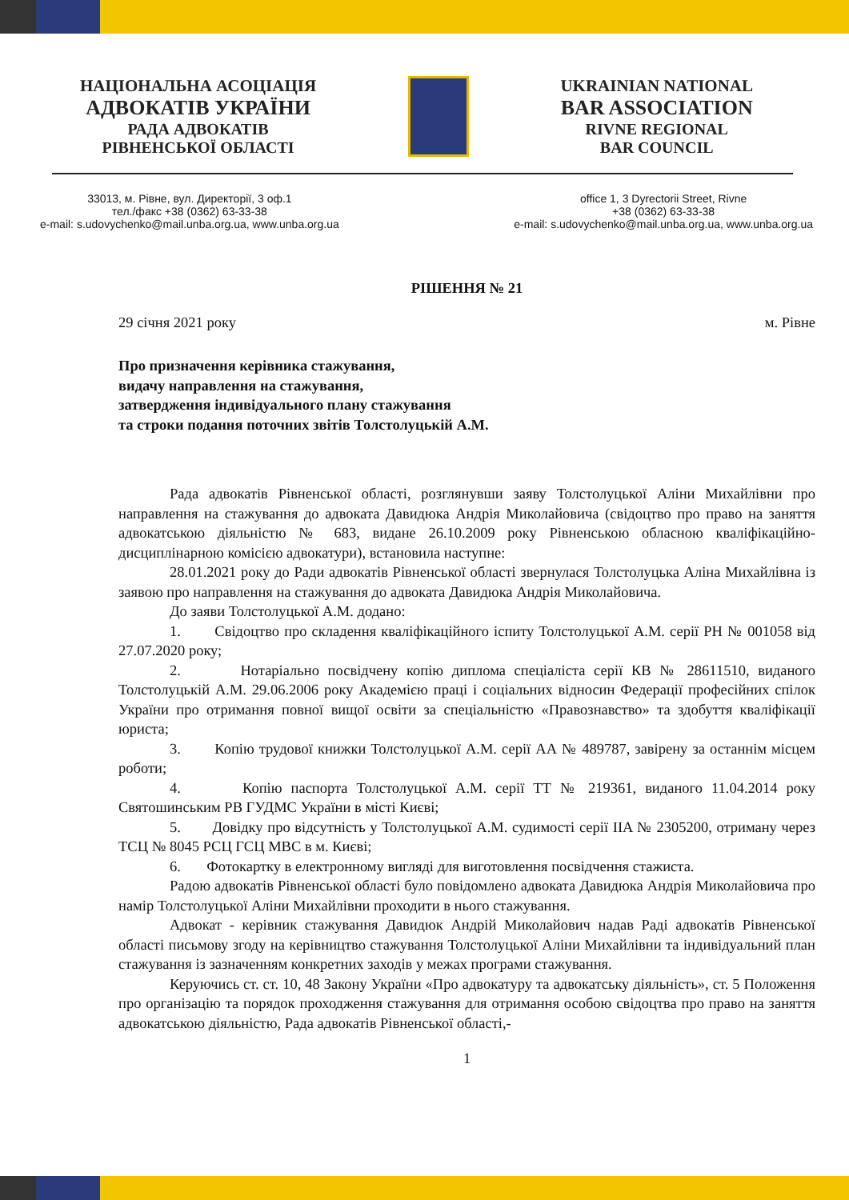НАЦІОНАЛЬНА АСОЦІАЦІЯ
АДВОКАТІВ УКРАЇНИ
РАДА АДВОКАТІВ
РІВНЕНСЬКОЇ ОБЛАСТІ
UKRAINIAN NATIONAL
BAR ASSOCIATION
RIVNE REGIONAL
BAR COUNCIL
33013, м. Рівне, вул. Директорії, 3 оф.1
тел./факс +38 (0362) 63-33-38
e-mail: s.udovychenko@mail.unba.org.ua, www.unba.org.ua
office 1, 3 Dyrectorii Street, Rivne
+38 (0362) 63-33-38
e-mail: s.udovychenko@mail.unba.org.ua, www.unba.org.ua
РІШЕННЯ № 21
29 січня 2021 року м. Рівне
Про призначення керівника стажування,
видачу направлення на стажування,
затвердження індивідуального плану стажування
та строки подання поточних звітів Толстолуцькій А.М.
Рада адвокатів Рівненської області, розглянувши заяву Толстолуцької Аліни Михайлівни про направлення на стажування до адвоката Давидюка Андрія Миколайовича (свідоцтво про право на заняття адвокатською діяльністю № 683, видане 26.10.2009 року Рівненською обласною кваліфікаційно-дисциплінарною комісією адвокатури), встановила наступне:
28.01.2021 року до Ради адвокатів Рівненської області звернулася Толстолуцька Аліна Михайлівна із заявою про направлення на стажування до адвоката Давидюка Андрія Миколайовича.
До заяви Толстолуцької А.М. додано:
1. Свідоцтво про складення кваліфікаційного іспиту Толстолуцької А.М. серії РН № 001058 від 27.07.2020 року;
2. Нотаріально посвідчену копію диплома спеціаліста серії КВ № 28611510, виданого Толстолуцькій А.М. 29.06.2006 року Академією праці і соціальних відносин Федерації професійних спілок України про отримання повної вищої освіти за спеціальністю «Правознавство» та здобуття кваліфікації юриста;
3. Копію трудової книжки Толстолуцької А.М. серії АА № 489787, завірену за останнім місцем роботи;
4. Копію паспорта Толстолуцької А.М. серії ТТ № 219361, виданого 11.04.2014 року Святошинським РВ ГУДМС України в місті Києві;
5. Довідку про відсутність у Толстолуцької А.М. судимості серії IIA № 2305200, отриману через ТСЦ № 8045 РСЦ ГСЦ МВС в м. Києві;
6. Фотокартку в електронному вигляді для виготовлення посвідчення стажиста.
Радою адвокатів Рівненської області було повідомлено адвоката Давидюка Андрія Миколайовича про намір Толстолуцької Аліни Михайлівни проходити в нього стажування.
Адвокат - керівник стажування Давидюк Андрій Миколайович надав Раді адвокатів Рівненської області письмову згоду на керівництво стажування Толстолуцької Аліни Михайлівни та індивідуальний план стажування із зазначенням конкретних заходів у межах програми стажування.
Керуючись ст. ст. 10, 48 Закону України «Про адвокатуру та адвокатську діяльність», ст. 5 Положення про організацію та порядок проходження стажування для отримання особою свідоцтва про право на заняття адвокатською діяльністю, Рада адвокатів Рівненської області,-
1